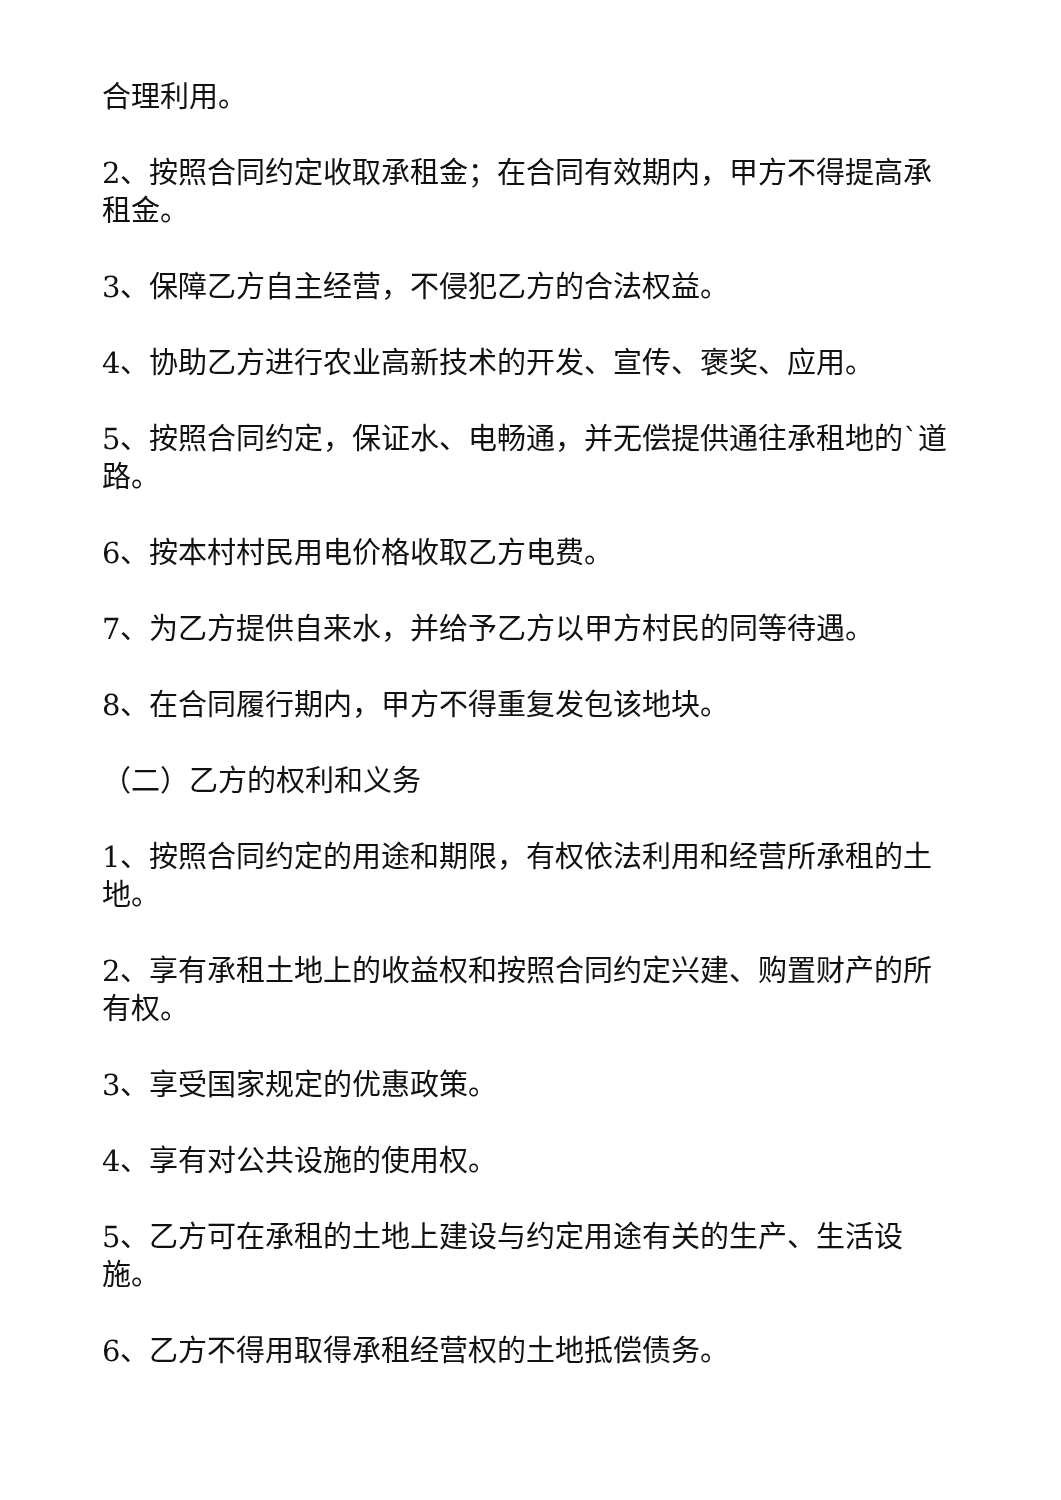合理利用。
2、按照合同约定收取承租金；在合同有效期内，甲方不得提高承租金。
3、保障乙方自主经营，不侵犯乙方的合法权益。
4、协助乙方进行农业高新技术的开发、宣传、褒奖、应用。
5、按照合同约定，保证水、电畅通，并无偿提供通往承租地的`道路。
6、按本村村民用电价格收取乙方电费。
7、为乙方提供自来水，并给予乙方以甲方村民的同等待遇。
8、在合同履行期内，甲方不得重复发包该地块。
（二）乙方的权利和义务
1、按照合同约定的用途和期限，有权依法利用和经营所承租的土地。
2、享有承租土地上的收益权和按照合同约定兴建、购置财产的所有权。
3、享受国家规定的优惠政策。
4、享有对公共设施的使用权。
5、乙方可在承租的土地上建设与约定用途有关的生产、生活设施。
6、乙方不得用取得承租经营权的土地抵偿债务。